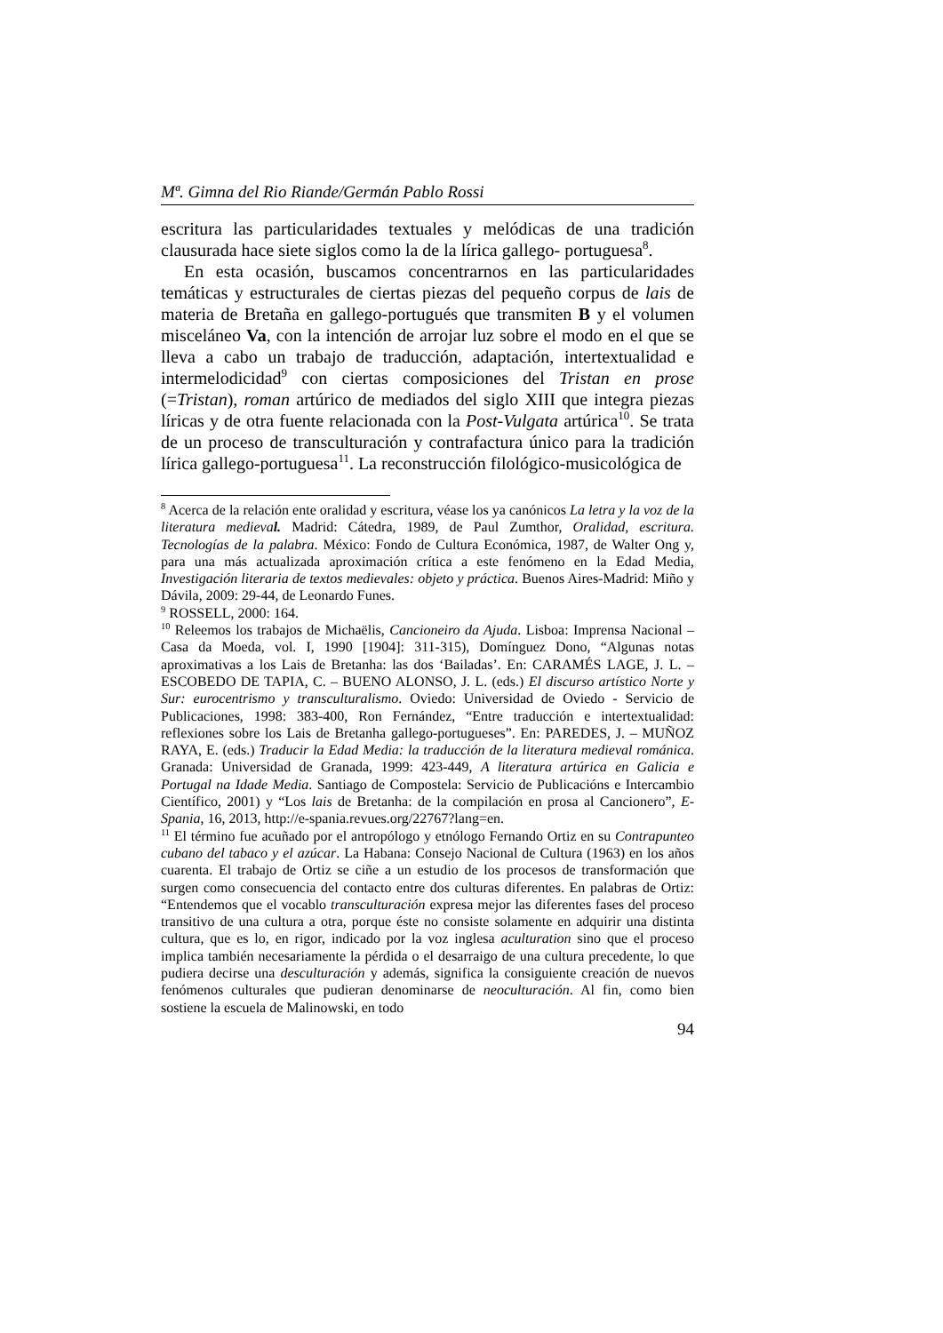Mª. Gimna del Rio Riande/Germán Pablo Rossi
escritura las particularidades textuales y melódicas de una tradición clausurada hace siete siglos como la de la lírica gallego- portuguesa<sup>8</sup>.
En esta ocasión, buscamos concentrarnos en las particularidades temáticas y estructurales de ciertas piezas del pequeño corpus de lais de materia de Bretaña en gallego-portugués que transmiten B y el volumen misceláneo Va, con la intención de arrojar luz sobre el modo en el que se lleva a cabo un trabajo de traducción, adaptación, intertextualidad e intermelodicidad<sup>9</sup> con ciertas composiciones del Tristan en prose (=Tristan), roman artúrico de mediados del siglo XIII que integra piezas líricas y de otra fuente relacionada con la Post-Vulgata artúrica<sup>10</sup>. Se trata de un proceso de transculturación y contrafactura único para la tradición lírica gallego-portuguesa<sup>11</sup>. La reconstrucción filológico-musicológica de
<sup>8</sup> Acerca de la relación ente oralidad y escritura, véase los ya canónicos La letra y la voz de la literatura medieval. Madrid: Cátedra, 1989, de Paul Zumthor, Oralidad, escritura. Tecnologías de la palabra. México: Fondo de Cultura Económica, 1987, de Walter Ong y, para una más actualizada aproximación crítica a este fenómeno en la Edad Media, Investigación literaria de textos medievales: objeto y práctica. Buenos Aires-Madrid: Miño y Dávila, 2009: 29-44, de Leonardo Funes.
<sup>9</sup> ROSSELL, 2000: 164.
<sup>10</sup> Releemos los trabajos de Michaëlis, Cancioneiro da Ajuda. Lisboa: Imprensa Nacional – Casa da Moeda, vol. I, 1990 [1904]: 311-315), Domínguez Dono, “Algunas notas aproximativas a los Lais de Bretanha: las dos ‘Bailadas’. En: CARAMÉS LAGE, J. L. – ESCOBEDO DE TAPIA, C. – BUENO ALONSO, J. L. (eds.) El discurso artístico Norte y Sur: eurocentrismo y transculturalismo. Oviedo: Universidad de Oviedo - Servicio de Publicaciones, 1998: 383-400, Ron Fernández, “Entre traducción e intertextualidad: reflexiones sobre los Lais de Bretanha gallego-portugueses”. En: PAREDES, J. – MUÑOZ RAYA, E. (eds.) Traducir la Edad Media: la traducción de la literatura medieval románica. Granada: Universidad de Granada, 1999: 423-449, A literatura artúrica en Galicia e Portugal na Idade Media. Santiago de Compostela: Servicio de Publicacións e Intercambio Científico, 2001) y “Los lais de Bretanha: de la compilación en prosa al Cancionero”, E-Spania, 16, 2013, http://e-spania.revues.org/22767?lang=en.
<sup>11</sup> El término fue acuñado por el antropólogo y etnólogo Fernando Ortiz en su Contrapunteo cubano del tabaco y el azúcar. La Habana: Consejo Nacional de Cultura (1963) en los años cuarenta. El trabajo de Ortiz se ciñe a un estudio de los procesos de transformación que surgen como consecuencia del contacto entre dos culturas diferentes. En palabras de Ortiz: “Entendemos que el vocablo transculturación expresa mejor las diferentes fases del proceso transitivo de una cultura a otra, porque éste no consiste solamente en adquirir una distinta cultura, que es lo, en rigor, indicado por la voz inglesa aculturation sino que el proceso implica también necesariamente la pérdida o el desarraigo de una cultura precedente, lo que pudiera decirse una desculturación y además, significa la consiguiente creación de nuevos fenómenos culturales que pudieran denominarse de neoculturación. Al fin, como bien sostiene la escuela de Malinowski, en todo
94